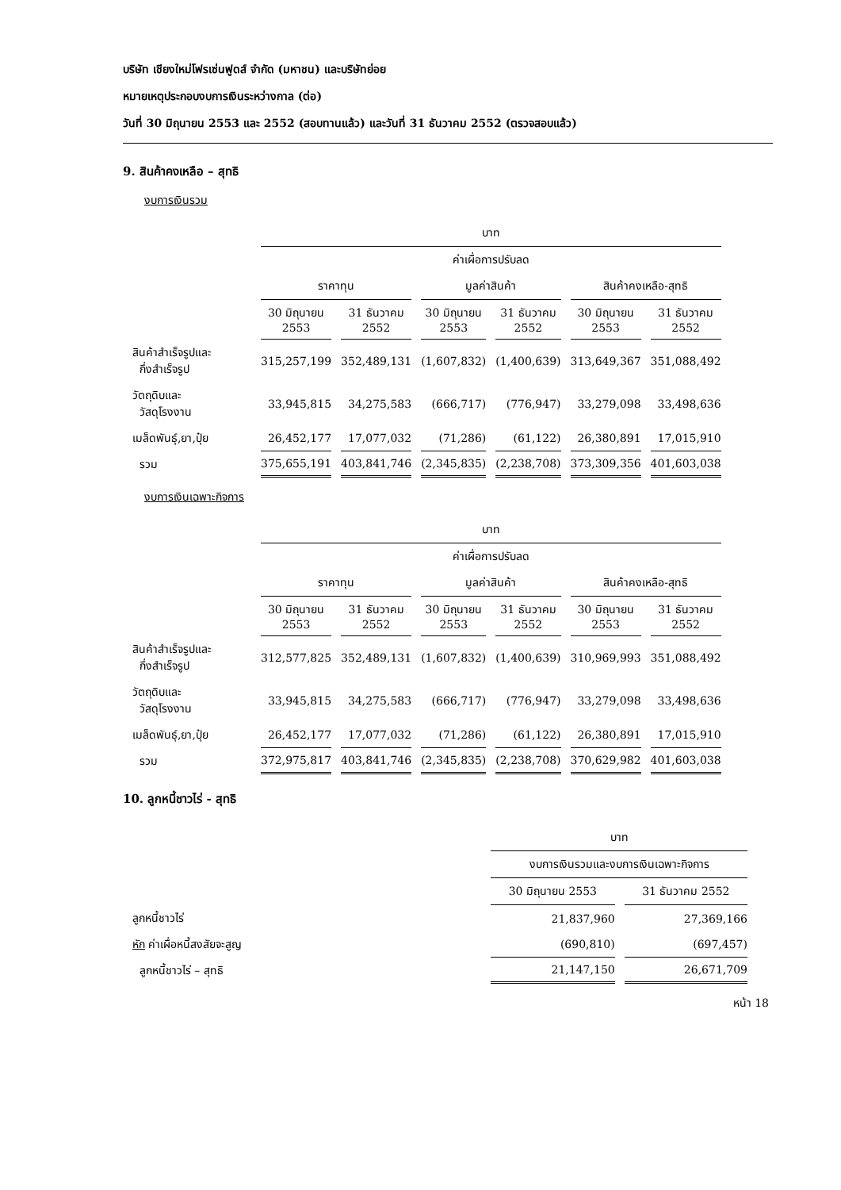บริษัท เชียงใหม่โฟรเซ่นฟูดส์ จำกัด (มหาชน) และบริษัทย่อย
หมายเหตุประกอบงบการเงินระหว่างกาล (ต่อ)
วันที่ 30 มิถุนายน 2553 และ 2552 (สอบทานแล้ว) และวันที่ 31 ธันวาคม 2552 (ตรวจสอบแล้ว)
9. สินค้าคงเหลือ – สุทธิ
งบการเงินรวม
| | บาท | | | | | |
| --- | --- | --- | --- | --- | --- | --- |
| | | | ค่าเผื่อการปรับลด | | | |
| | ราคาทุน | | มูลค่าสินค้า | | สินค้าคงเหลือ-สุทธิ | |
| | 30 มิถุนายน 2553 | 31 ธันวาคม 2552 | 30 มิถุนายน 2553 | 31 ธันวาคม 2552 | 30 มิถุนายน 2553 | 31 ธันวาคม 2552 |
| สินค้าสำเร็จรูปและ กึ่งสำเร็จรูป | 315,257,199 | 352,489,131 | (1,607,832) | (1,400,639) | 313,649,367 | 351,088,492 |
| วัตถุดิบและ วัสดุโรงงาน | 33,945,815 | 34,275,583 | (666,717) | (776,947) | 33,279,098 | 33,498,636 |
| เมล็ดพันธุ์,ยา,ปุ๋ย | 26,452,177 | 17,077,032 | (71,286) | (61,122) | 26,380,891 | 17,015,910 |
| รวม | 375,655,191 | 403,841,746 | (2,345,835) | (2,238,708) | 373,309,356 | 401,603,038 |
งบการเงินเฉพาะกิจการ
| | บาท | | | | | |
| --- | --- | --- | --- | --- | --- | --- |
| | | | ค่าเผื่อการปรับลด | | | |
| | ราคาทุน | | มูลค่าสินค้า | | สินค้าคงเหลือ-สุทธิ | |
| | 30 มิถุนายน 2553 | 31 ธันวาคม 2552 | 30 มิถุนายน 2553 | 31 ธันวาคม 2552 | 30 มิถุนายน 2553 | 31 ธันวาคม 2552 |
| สินค้าสำเร็จรูปและ กึ่งสำเร็จรูป | 312,577,825 | 352,489,131 | (1,607,832) | (1,400,639) | 310,969,993 | 351,088,492 |
| วัตถุดิบและ วัสดุโรงงาน | 33,945,815 | 34,275,583 | (666,717) | (776,947) | 33,279,098 | 33,498,636 |
| เมล็ดพันธุ์,ยา,ปุ๋ย | 26,452,177 | 17,077,032 | (71,286) | (61,122) | 26,380,891 | 17,015,910 |
| รวม | 372,975,817 | 403,841,746 | (2,345,835) | (2,238,708) | 370,629,982 | 401,603,038 |
10. ลูกหนี้ชาวไร่ - สุทธิ
| | บาท | |
| --- | --- | --- |
| | งบการเงินรวมและงบการเงินเฉพาะกิจการ | |
| | 30 มิถุนายน 2553 | 31 ธันวาคม 2552 |
| ลูกหนี้ชาวไร่ | 21,837,960 | 27,369,166 |
| หัก ค่าเผื่อหนี้สงสัยจะสูญ | (690,810) | (697,457) |
| ลูกหนี้ชาวไร่ – สุทธิ | 21,147,150 | 26,671,709 |
หน้า 18